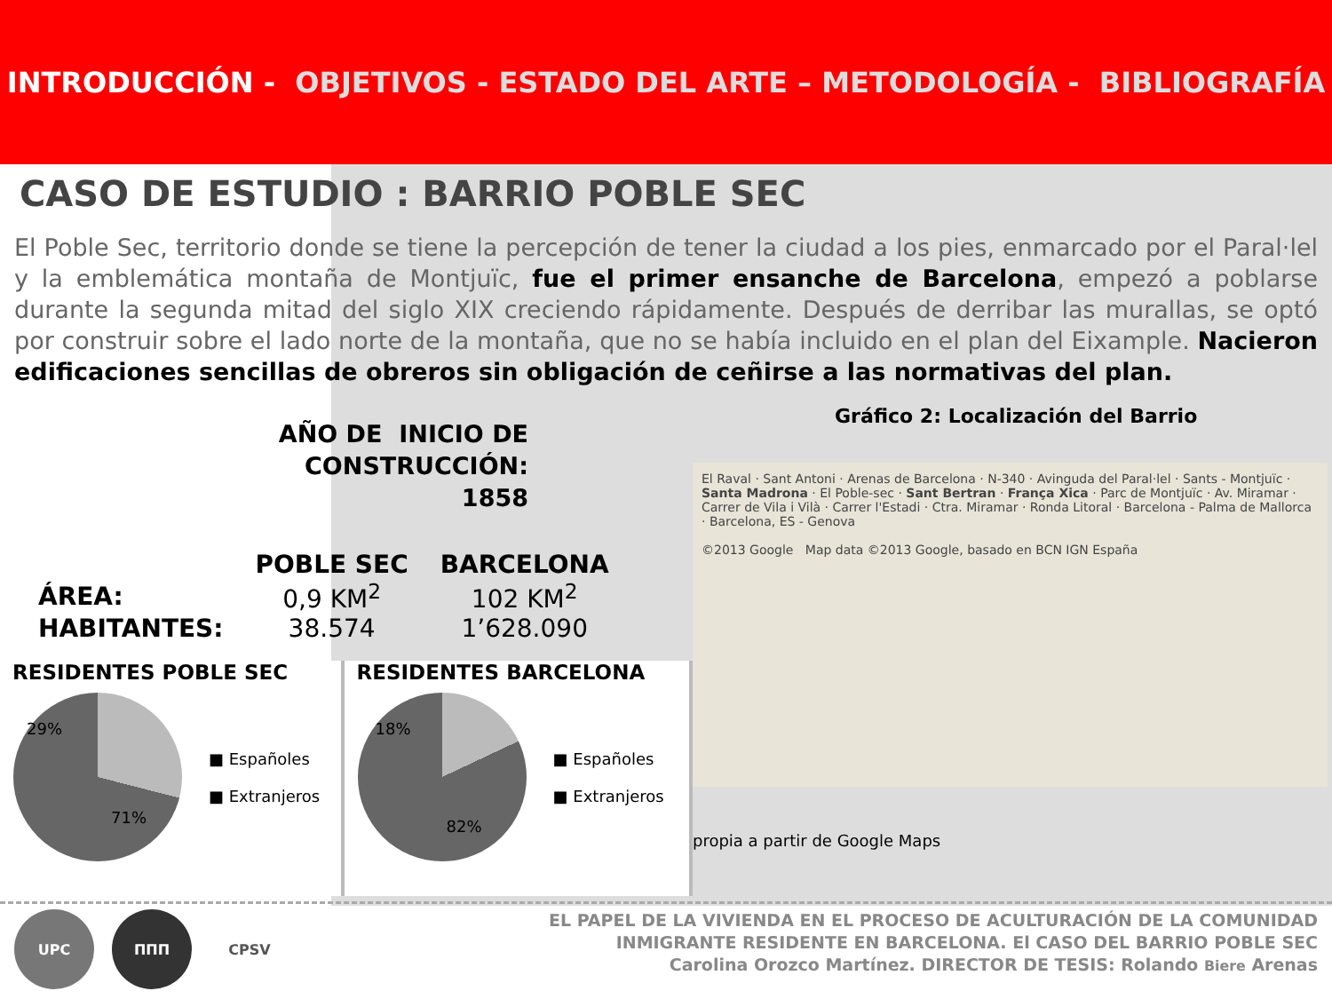INTRODUCCIÓN - OBJETIVOS - ESTADO DEL ARTE – METODOLOGÍA - BIBLIOGRAFÍA
CASO DE ESTUDIO : BARRIO POBLE SEC
El Poble Sec, territorio donde se tiene la percepción de tener la ciudad a los pies, enmarcado por el Paral·lel y la emblemática montaña de Montjuïc, fue el primer ensanche de Barcelona, empezó a poblarse durante la segunda mitad del siglo XIX creciendo rápidamente. Después de derribar las murallas, se optó por construir sobre el lado norte de la montaña, que no se había incluido en el plan del Eixample. Nacieron edificaciones sencillas de obreros sin obligación de ceñirse a las normativas del plan.
AÑO DE INICIO DE CONSTRUCCIÓN:
1858
| | POBLE SEC | BARCELONA |
| --- | --- | --- |
| ÁREA: | 0,9 KM<sup>2</sup> | 102 KM<sup>2</sup> |
| HABITANTES: | 38.574 | 1’628.090 |
RESIDENTES POBLE SEC
29%
71%
■ Españoles
■ Extranjeros
RESIDENTES BARCELONA
18%
82%
■ Españoles
■ Extranjeros
Gráfico 2: Localización del Barrio
El Raval · Sant Antoni · Arenas de Barcelona · N-340 · Avinguda del Paral·lel · Sants - Montjuïc · Santa Madrona · El Poble-sec · Sant Bertran · França Xica · Parc de Montjuïc · Av. Miramar · Carrer de Vila i Vilà · Carrer l'Estadi · Ctra. Miramar · Ronda Litoral · Barcelona - Palma de Mallorca · Barcelona, ES - Genova
©2013 Google Map data ©2013 Google, basado en BCN IGN España
propia a partir de Google Maps
UPC ΠΠΠ CPSV
EL PAPEL DE LA VIVIENDA EN EL PROCESO DE ACULTURACIÓN DE LA COMUNIDAD
INMIGRANTE RESIDENTE EN BARCELONA. El CASO DEL BARRIO POBLE SEC
Carolina Orozco Martínez. DIRECTOR DE TESIS: Rolando Biere Arenas